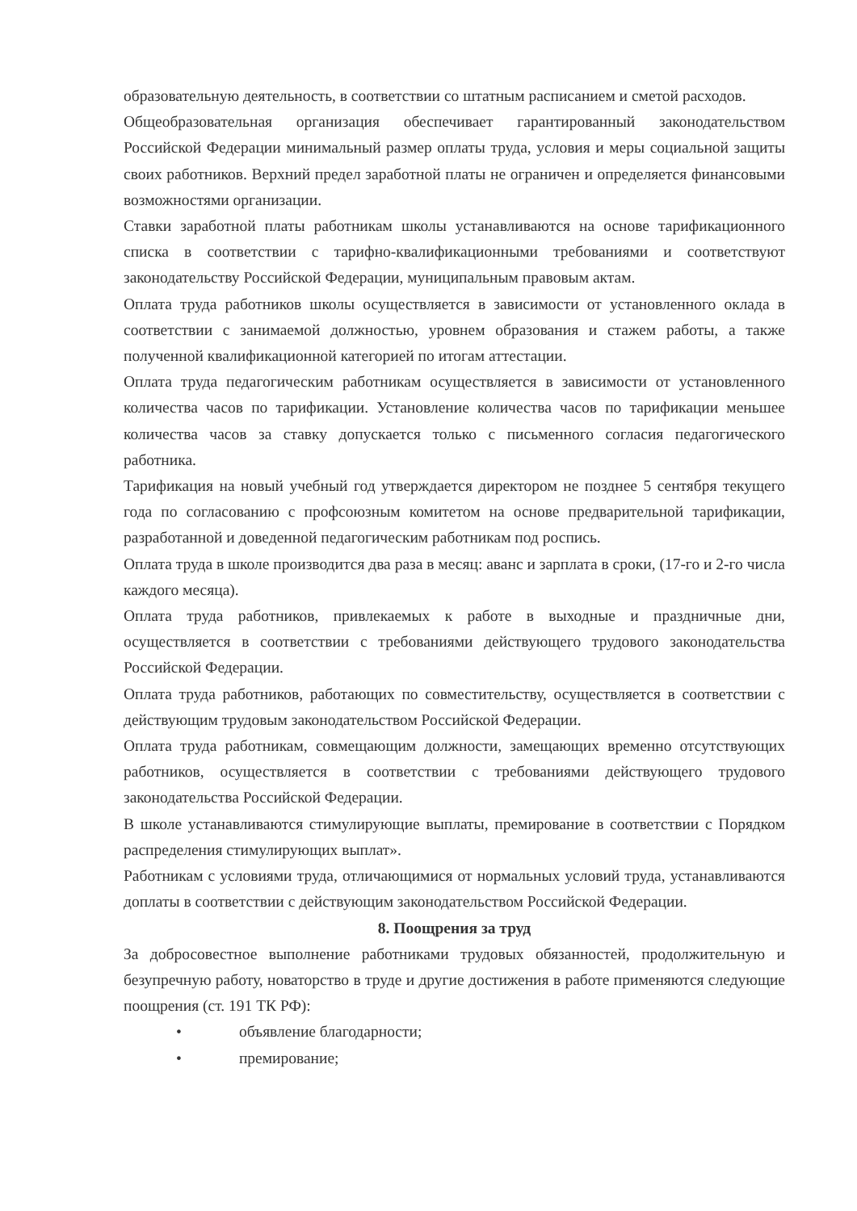образовательную деятельность, в соответствии со штатным расписанием и сметой расходов.
Общеобразовательная организация обеспечивает гарантированный законодательством Российской Федерации минимальный размер оплаты труда, условия и меры социальной защиты своих работников. Верхний предел заработной платы не ограничен и определяется финансовыми возможностями организации.
Ставки заработной платы работникам школы устанавливаются на основе тарификационного списка в соответствии с тарифно-квалификационными требованиями и соответствуют законодательству Российской Федерации, муниципальным правовым актам.
Оплата труда работников школы осуществляется в зависимости от установленного оклада в соответствии с занимаемой должностью, уровнем образования и стажем работы, а также полученной квалификационной категорией по итогам аттестации.
Оплата труда педагогическим работникам осуществляется в зависимости от установленного количества часов по тарификации. Установление количества часов по тарификации меньшее количества часов за ставку допускается только с письменного согласия педагогического работника.
Тарификация на новый учебный год утверждается директором не позднее 5 сентября текущего года по согласованию с профсоюзным комитетом на основе предварительной тарификации, разработанной и доведенной педагогическим работникам под роспись.
Оплата труда в школе производится два раза в месяц: аванс и зарплата в сроки, (17-го и 2-го числа каждого месяца).
Оплата труда работников, привлекаемых к работе в выходные и праздничные дни, осуществляется в соответствии с требованиями действующего трудового законодательства Российской Федерации.
Оплата труда работников, работающих по совместительству, осуществляется в соответствии с действующим трудовым законодательством Российской Федерации.
Оплата труда работникам, совмещающим должности, замещающих временно отсутствующих работников, осуществляется в соответствии с требованиями действующего трудового законодательства Российской Федерации.
В школе устанавливаются стимулирующие выплаты, премирование в соответствии с Порядком распределения стимулирующих выплат».
Работникам с условиями труда, отличающимися от нормальных условий труда, устанавливаются доплаты в соответствии с действующим законодательством Российской Федерации.
8. Поощрения за труд
За добросовестное выполнение работниками трудовых обязанностей, продолжительную и безупречную работу, новаторство в труде и другие достижения в работе применяются следующие поощрения (ст. 191 ТК РФ):
• объявление благодарности;
• премирование;